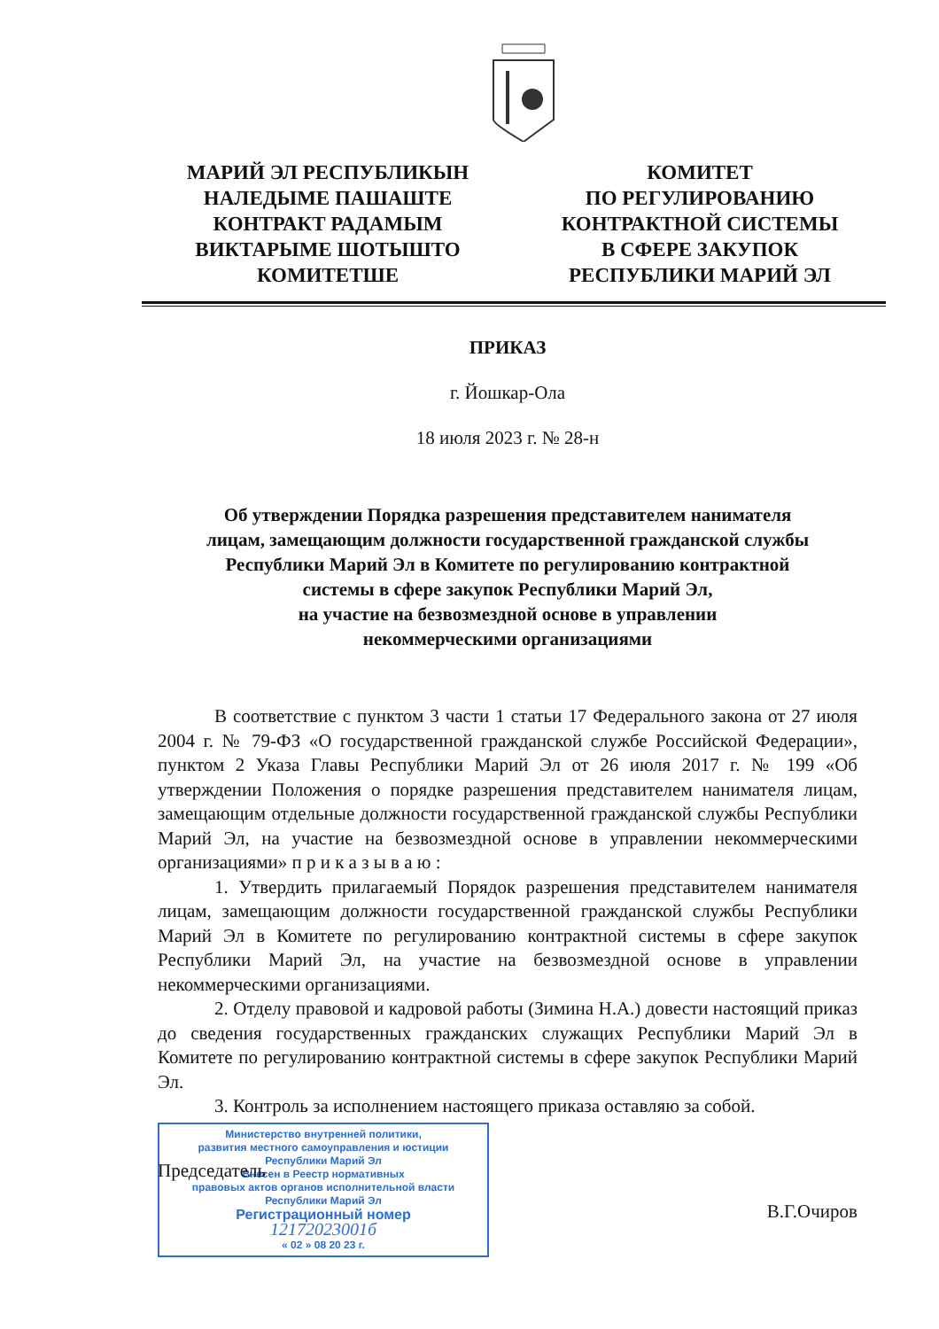МАРИЙ ЭЛ РЕСПУБЛИКЫН
НАЛЕДЫМЕ ПАШАШТЕ
КОНТРАКТ РАДАМЫМ
ВИКТАРЫМЕ ШОТЫШТО
КОМИТЕТШЕ
КОМИТЕТ
ПО РЕГУЛИРОВАНИЮ
КОНТРАКТНОЙ СИСТЕМЫ
В СФЕРЕ ЗАКУПОК
РЕСПУБЛИКИ МАРИЙ ЭЛ
ПРИКАЗ
г. Йошкар-Ола
18 июля 2023 г. № 28-н
Об утверждении Порядка разрешения представителем нанимателя
лицам, замещающим должности государственной гражданской службы
Республики Марий Эл в Комитете по регулированию контрактной
системы в сфере закупок Республики Марий Эл,
на участие на безвозмездной основе в управлении
некоммерческими организациями
В соответствие с пунктом 3 части 1 статьи 17 Федерального закона от 27 июля 2004 г. № 79-ФЗ «О государственной гражданской службе Российской Федерации», пунктом 2 Указа Главы Республики Марий Эл от 26 июля 2017 г. № 199 «Об утверждении Положения о порядке разрешения представителем нанимателя лицам, замещающим отдельные должности государственной гражданской службы Республики Марий Эл, на участие на безвозмездной основе в управлении некоммерческими организациями» п р и к а з ы в а ю :
1. Утвердить прилагаемый Порядок разрешения представителем нанимателя лицам, замещающим должности государственной гражданской службы Республики Марий Эл в Комитете по регулированию контрактной системы в сфере закупок Республики Марий Эл, на участие на безвозмездной основе в управлении некоммерческими организациями.
2. Отделу правовой и кадровой работы (Зимина Н.А.) довести настоящий приказ до сведения государственных гражданских служащих Республики Марий Эл в Комитете по регулированию контрактной системы в сфере закупок Республики Марий Эл.
3. Контроль за исполнением настоящего приказа оставляю за собой.
Министерство внутренней политики,
развития местного самоуправления и юстиции
Республики Марий Эл
Внесен в Реестр нормативных
правовых актов органов исполнительной власти
Республики Марий Эл
Регистрационный номер
12172023001б
« 02 » 08 20 23 г.
Председатель
В.Г.Очиров